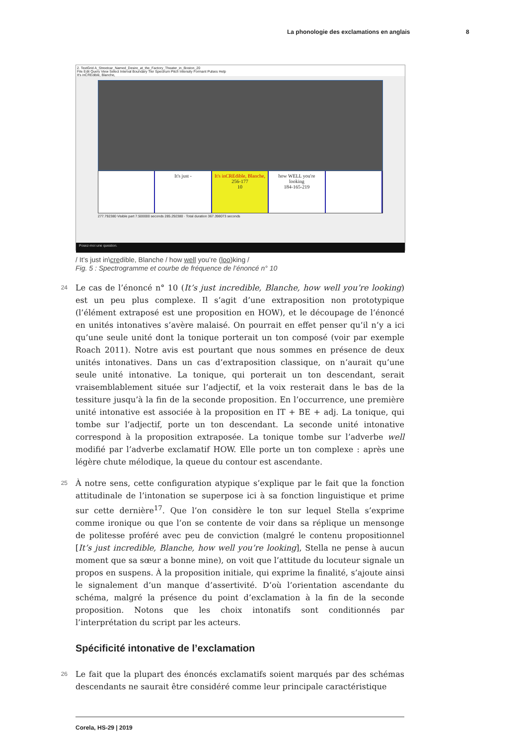La phonologie des exclamations en anglais 8
2. TextGrid A_Streetcar_Named_Desire_at_the_Factory_Theater_in_Boston_20
File Edit Query View Select Interval Boundary Tier Spectrum Pitch Intensity Formant Pulses Help
It's inCREdible, Blanche,
It's just - It's inCREdible, Blanche,
256-177
10
how WELL you're looking
184-165-219
277.792380 Visible part 7.500000 seconds 285.292380 · Total duration 367.398073 seconds
Posez-moi une question.
/ It’s just in\credible, Blanche / how well you’re (loo)king /
Fig. 5 : Spectrogramme et courbe de fréquence de l’énoncé n° 10
24
Le cas de l’énoncé n° 10 (It’s just incredible, Blanche, how well you’re looking) est un peu plus complexe. Il s’agit d’une extraposition non prototypique (l’élément extraposé est une proposition en HOW), et le découpage de l’énoncé en unités intonatives s’avère malaisé. On pourrait en effet penser qu’il n’y a ici qu’une seule unité dont la tonique porterait un ton composé (voir par exemple Roach 2011). Notre avis est pourtant que nous sommes en présence de deux unités intonatives. Dans un cas d’extraposition classique, on n’aurait qu’une seule unité intonative. La tonique, qui porterait un ton descendant, serait vraisemblablement située sur l’adjectif, et la voix resterait dans le bas de la tessiture jusqu’à la fin de la seconde proposition. En l’occurrence, une première unité intonative est associée à la proposition en IT + BE + adj. La tonique, qui tombe sur l’adjectif, porte un ton descendant. La seconde unité intonative correspond à la proposition extraposée. La tonique tombe sur l’adverbe well modifié par l’adverbe exclamatif HOW. Elle porte un ton complexe : après une légère chute mélodique, la queue du contour est ascendante.
25
À notre sens, cette configuration atypique s’explique par le fait que la fonction attitudinale de l’intonation se superpose ici à sa fonction linguistique et prime sur cette dernière<sup>17</sup>. Que l’on considère le ton sur lequel Stella s’exprime comme ironique ou que l’on se contente de voir dans sa réplique un mensonge de politesse proféré avec peu de conviction (malgré le contenu propositionnel [It’s just incredible, Blanche, how well you’re looking], Stella ne pense à aucun moment que sa sœur a bonne mine), on voit que l’attitude du locuteur signale un propos en suspens. À la proposition initiale, qui exprime la finalité, s’ajoute ainsi le signalement d’un manque d’assertivité. D’où l’orientation ascendante du schéma, malgré la présence du point d’exclamation à la fin de la seconde proposition. Notons que les choix intonatifs sont conditionnés par l’interprétation du script par les acteurs.
Spécificité intonative de l’exclamation
26
Le fait que la plupart des énoncés exclamatifs soient marqués par des schémas descendants ne saurait être considéré comme leur principale caractéristique
Corela, HS-29 | 2019